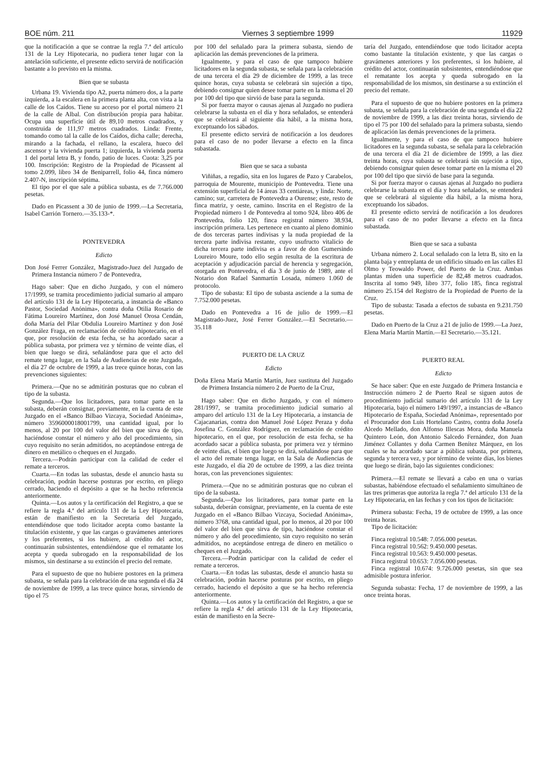BOE núm. 211 Viernes 3 septiembre 1999 11929
que la notificación a que se contrae la regla 7.ª del artículo 131 de la Ley Hipotecaria, no pudiera tener lugar con la antelación suficiente, el presente edicto servirá de notificación bastante a lo previsto en la misma.
Bien que se subasta
Urbana 19. Vivienda tipo A2, puerta número dos, a la parte izquierda, a la escalera en la primera planta alta, con vista a la calle de los Caídos. Tiene su acceso por el portal número 21 de la calle de Albal. Con distribución propia para habitar. Ocupa una superficie útil de 89,10 metros cuadrados, y construida de 111,97 metros cuadrados. Linda: Frente, tomando como tal la calle de los Caídos, dicha calle; derecha, mirando a la fachada, el rellano, la escalera, hueco del ascensor y la vivienda puerta 1; izquierda, la vivienda puerta 1 del portal letra B, y fondo, patio de luces. Cuota: 3,25 por 100. Inscripción: Registro de la Propiedad de Picassent al tomo 2.099, libro 34 de Beniparrell, folio 44, finca número 2.407-N, inscripción séptima.
El tipo por el que sale a pública subasta, es de 7.766.000 pesetas.
Dado en Picassent a 30 de junio de 1999.—La Secretaria, Isabel Carrión Tornero.—35.133-*.
PONTEVEDRA
Edicto
Don José Ferrer González, Magistrado-Juez del Juzgado de Primera Instancia número 7 de Pontevedra,
Hago saber: Que en dicho Juzgado, y con el número 17/1999, se tramita procedimiento judicial sumario al amparo del artículo 131 de la Ley Hipotecaria, a instancia de «Banco Pastor, Sociedad Anónima», contra doña Otilia Rosario de Fátima Loureiro Martínez, don José Manuel Orosa Cendán, doña María del Pilar Obdulia Loureiro Martínez y don José González Fraga, en reclamación de crédito hipotecario, en el que, por resolución de esta fecha, se ha acordado sacar a pública subasta, por primera vez y término de veinte días, el bien que luego se dirá, señalándose para que el acto del remate tenga lugar, en la Sala de Audiencias de este Juzgado, el día 27 de octubre de 1999, a las trece quince horas, con las prevenciones siguientes:
Primera.—Que no se admitirán posturas que no cubran el tipo de la subasta.
Segunda.—Que los licitadores, para tomar parte en la subasta, deberán consignar, previamente, en la cuenta de este Juzgado en el «Banco Bilbao Vizcaya, Sociedad Anónima», número 3596000018001799, una cantidad igual, por lo menos, al 20 por 100 del valor del bien que sirva de tipo, haciéndose constar el número y año del procedimiento, sin cuyo requisito no serán admitidos, no aceptándose entrega de dinero en metálico o cheques en el Juzgado.
Tercera.—Podrán participar con la calidad de ceder el remate a terceros.
Cuarta.—En todas las subastas, desde el anuncio hasta su celebración, podrán hacerse posturas por escrito, en pliego cerrado, haciendo el depósito a que se ha hecho referencia anteriormente.
Quinta.—Los autos y la certificación del Registro, a que se refiere la regla 4.ª del artículo 131 de la Ley Hipotecaria, están de manifiesto en la Secretaría del Juzgado, entendiéndose que todo licitador acepta como bastante la titulación existente, y que las cargas o gravámenes anteriores y los preferentes, si los hubiere, al crédito del actor, continuarán subsistentes, entendiéndose que el rematante los acepta y queda subrogado en la responsabilidad de los mismos, sin destinarse a su extinción el precio del remate.
Para el supuesto de que no hubiere postores en la primera subasta, se señala para la celebración de una segunda el día 24 de noviembre de 1999, a las trece quince horas, sirviendo de tipo el 75
por 100 del señalado para la primera subasta, siendo de aplicación las demás prevenciones de la primera.
Igualmente, y para el caso de que tampoco hubiere licitadores en la segunda subasta, se señala para la celebración de una tercera el día 29 de diciembre de 1999, a las trece quince horas, cuya subasta se celebrará sin sujeción a tipo, debiendo consignar quien desee tomar parte en la misma el 20 por 100 del tipo que sirvió de base para la segunda.
Si por fuerza mayor o causas ajenas al Juzgado no pudiera celebrarse la subasta en el día y hora señalados, se entenderá que se celebrará al siguiente día hábil, a la misma hora, exceptuando los sábados.
El presente edicto servirá de notificación a los deudores para el caso de no poder llevarse a efecto en la finca subastada.
Bien que se saca a subasta
Viñiñas, a regadío, sita en los lugares de Pazo y Carabelos, parroquia de Mourente, municipio de Pontevedra. Tiene una extensión superficial de 14 áreas 33 centiáreas, y linda: Norte, camino; sur, carretera de Pontevedra a Ourense; este, resto de finca matriz, y oeste, camino. Inscrita en el Registro de la Propiedad número 1 de Pontevedra al tomo 924, libro 406 de Pontevedra, folio 120, finca registral número 38.934, inscripción primera. Les pertenece en cuanto al pleno dominio de dos terceras partes indivisas y la nuda propiedad de la tercera parte indivisa restante, cuyo usufructo vitalicio de dicha tercera parte indivisa es a favor de don Gumersindo Loureiro Moure, todo ello según resulta de la escritura de aceptación y adjudicación parcial de herencia y segregación, otorgada en Pontevedra, el día 3 de junio de 1989, ante el Notario don Rafael Sanmartín Losada, número 1.060 de protocolo.
Tipo de subasta: El tipo de subasta asciende a la suma de 7.752.000 pesetas.
Dado en Pontevedra a 16 de julio de 1999.—El Magistrado-Juez, José Ferrer González.—El Secretario.—35.118
PUERTO DE LA CRUZ
Edicto
Doña Elena María Martín Martín, Juez sustituta del Juzgado de Primera Instancia número 2 de Puerto de la Cruz,
Hago saber: Que en dicho Juzgado, y con el número 281/1997, se tramita procedimiento judicial sumario al amparo del artículo 131 de la Ley Hipotecaria, a instancia de Cajacanarias, contra don Manuel José López Peraza y doña Josefina C. González Rodríguez, en reclamación de crédito hipotecario, en el que, por resolución de esta fecha, se ha acordado sacar a pública subasta, por primera vez y término de veinte días, el bien que luego se dirá, señalándose para que el acto del remate tenga lugar, en la Sala de Audiencias de este Juzgado, el día 20 de octubre de 1999, a las diez treinta horas, con las prevenciones siguientes:
Primera.—Que no se admitirán posturas que no cubran el tipo de la subasta.
Segunda.—Que los licitadores, para tomar parte en la subasta, deberán consignar, previamente, en la cuenta de este Juzgado en el «Banco Bilbao Vizcaya, Sociedad Anónima», número 3768, una cantidad igual, por lo menos, al 20 por 100 del valor del bien que sirva de tipo, haciéndose constar el número y año del procedimiento, sin cuyo requisito no serán admitidos, no aceptándose entrega de dinero en metálico o cheques en el Juzgado.
Tercera.—Podrán participar con la calidad de ceder el remate a terceros.
Cuarta.—En todas las subastas, desde el anuncio hasta su celebración, podrán hacerse posturas por escrito, en pliego cerrado, haciendo el depósito a que se ha hecho referencia anteriormente.
Quinta.—Los autos y la certificación del Registro, a que se refiere la regla 4.ª del artículo 131 de la Ley Hipotecaria, están de manifiesto en la Secre-
taría del Juzgado, entendiéndose que todo licitador acepta como bastante la titulación existente, y que las cargas o gravámenes anteriores y los preferentes, si los hubiere, al crédito del actor, continuarán subsistentes, entendiéndose que el rematante los acepta y queda subrogado en la responsabilidad de los mismos, sin destinarse a su extinción el precio del remate.
Para el supuesto de que no hubiere postores en la primera subasta, se señala para la celebración de una segunda el día 22 de noviembre de 1999, a las diez treinta horas, sirviendo de tipo el 75 por 100 del señalado para la primera subasta, siendo de aplicación las demás prevenciones de la primera.
Igualmente, y para el caso de que tampoco hubiere licitadores en la segunda subasta, se señala para la celebración de una tercera el día 21 de diciembre de 1999, a las diez treinta horas, cuya subasta se celebrará sin sujeción a tipo, debiendo consignar quien desee tomar parte en la misma el 20 por 100 del tipo que sirvió de base para la segunda.
Si por fuerza mayor o causas ajenas al Juzgado no pudiera celebrarse la subasta en el día y hora señalados, se entenderá que se celebrará al siguiente día hábil, a la misma hora, exceptuando los sábados.
El presente edicto servirá de notificación a los deudores para el caso de no poder llevarse a efecto en la finca subastada.
Bien que se saca a subasta
Urbana número 2. Local señalado con la letra B, sito en la planta baja y entreplanta de un edificio situado en las calles El Olmo y Teowaldo Power, del Puerto de la Cruz. Ambas plantas miden una superficie de 82,48 metros cuadrados. Inscrita al tomo 949, libro 377, folio 185, finca registral número 25.154 del Registro de la Propiedad de Puerto de la Cruz.
Tipo de subasta: Tasada a efectos de subasta en 9.231.750 pesetas.
Dado en Puerto de la Cruz a 21 de julio de 1999.—La Juez, Elena María Martín Martín.—El Secretario.—35.121.
PUERTO REAL
Edicto
Se hace saber: Que en este Juzgado de Primera Instancia e Instrucción número 2 de Puerto Real se siguen autos de procedimiento judicial sumario del artículo 131 de la Ley Hipotecaria, bajo el número 149/1997, a instancias de «Banco Hipotecario de España, Sociedad Anónima», representado por el Procurador don Luis Hortelano Castro, contra doña Josefa Alcedo Mellado, don Alfonso Illescas Mora, doña Manuela Quintero León, don Antonio Salcedo Fernández, don Juan Jiménez Collantes y doña Carmen Benítez Márquez, en los cuales se ha acordado sacar a pública subasta, por primera, segunda y tercera vez, y por término de veinte días, los bienes que luego se dirán, bajo las siguientes condiciones:
Primera.—El remate se llevará a cabo en una o varias subastas, habiéndose efectuado el señalamiento simultáneo de las tres primeras que autoriza la regla 7.ª del artículo 131 de la Ley Hipotecaria, en las fechas y con los tipos de licitación:
Primera subasta: Fecha, 19 de octubre de 1999, a las once treinta horas.
Tipo de licitación:
Finca registral 10.548: 7.056.000 pesetas.
Finca registral 10.562: 9.450.000 pesetas.
Finca registral 10.563: 9.450.000 pesetas.
Finca registral 10.653: 7.056.000 pesetas.
Finca registral 10.674: 9.726.000 pesetas, sin que sea admisible postura inferior.
Segunda subasta: Fecha, 17 de noviembre de 1999, a las once treinta horas.